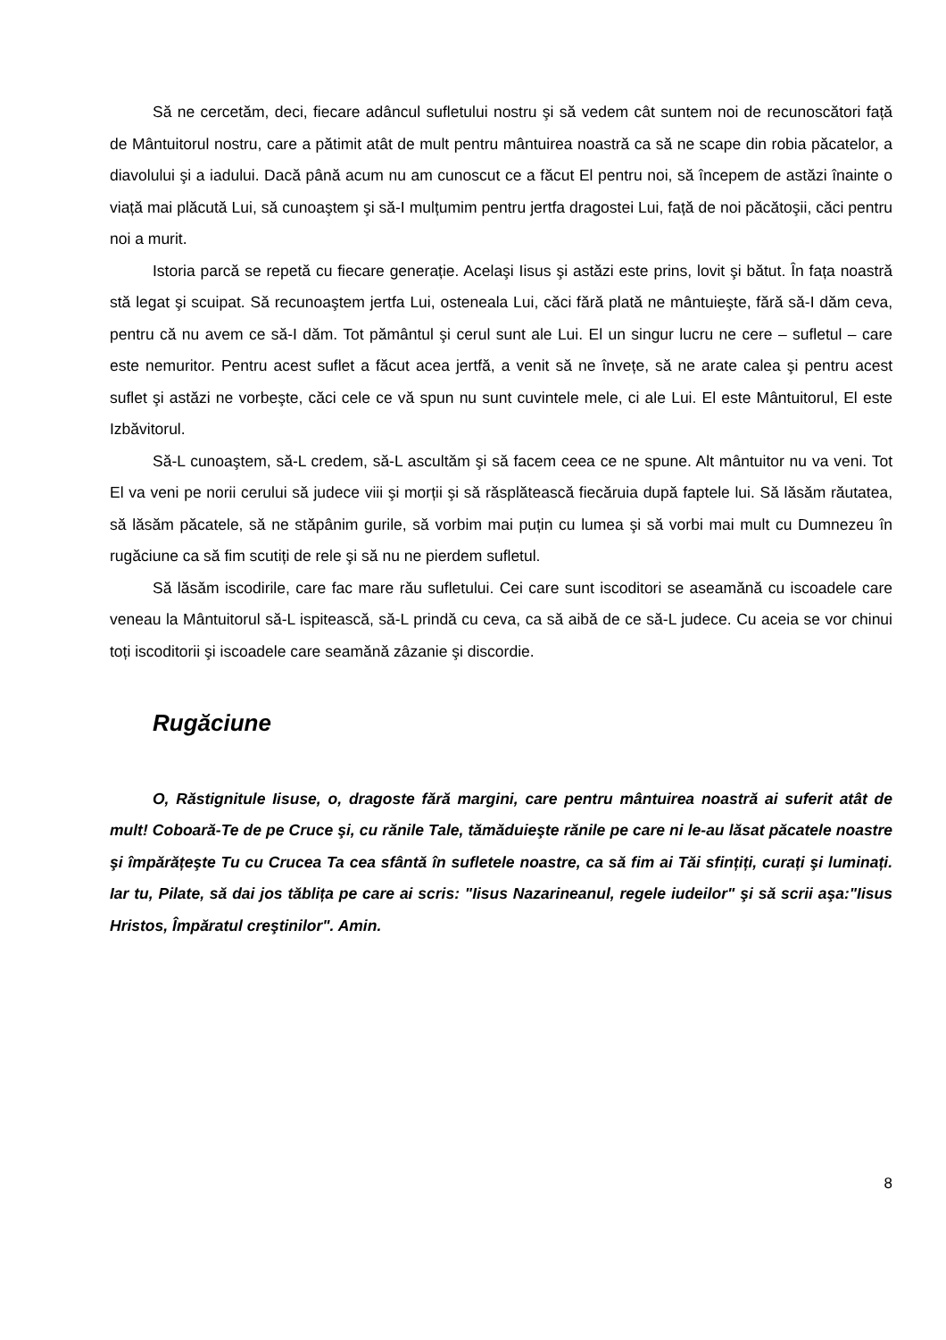Să ne cercetăm, deci, fiecare adâncul sufletului nostru şi să vedem cât suntem noi de recunoscători față de Mântuitorul nostru, care a pătimit atât de mult pentru mântuirea noastră ca să ne scape din robia păcatelor, a diavolului şi a iadului. Dacă până acum nu am cunoscut ce a făcut El pentru noi, să începem de astăzi înainte o viață mai plăcută Lui, să cunoaştem şi să-I mulțumim pentru jertfa dragostei Lui, față de noi păcătoşii, căci pentru noi a murit.
Istoria parcă se repetă cu fiecare generație. Acelaşi Iisus şi astăzi este prins, lovit şi bătut. În fața noastră stă legat şi scuipat. Să recunoaştem jertfa Lui, osteneala Lui, căci fără plată ne mântuieşte, fără să-I dăm ceva, pentru că nu avem ce să-I dăm. Tot pământul şi cerul sunt ale Lui. El un singur lucru ne cere – sufletul – care este nemuritor. Pentru acest suflet a făcut acea jertfă, a venit să ne învețe, să ne arate calea şi pentru acest suflet şi astăzi ne vorbeşte, căci cele ce vă spun nu sunt cuvintele mele, ci ale Lui. El este Mântuitorul, El este Izbăvitorul.
Să-L cunoaştem, să-L credem, să-L ascultăm şi să facem ceea ce ne spune. Alt mântuitor nu va veni. Tot El va veni pe norii cerului să judece viii şi morții şi să răsplătească fiecăruia după faptele lui. Să lăsăm răutatea, să lăsăm păcatele, să ne stăpânim gurile, să vorbim mai puțin cu lumea şi să vorbi mai mult cu Dumnezeu în rugăciune ca să fim scutiți de rele şi să nu ne pierdem sufletul.
Să lăsăm iscodirile, care fac mare rău sufletului. Cei care sunt iscoditori se aseamănă cu iscoadele care veneau la Mântuitorul să-L ispitească, să-L prindă cu ceva, ca să aibă de ce să-L judece. Cu aceia se vor chinui toți iscoditorii şi iscoadele care seamănă zâzanie şi discordie.
Rugăciune
O, Răstignitule Iisuse, o, dragoste fără margini, care pentru mântuirea noastră ai suferit atât de mult! Coboară-Te de pe Cruce şi, cu rănile Tale, tămăduieşte rănile pe care ni le-au lăsat păcatele noastre şi împărățeşte Tu cu Crucea Ta cea sfântă în sufletele noastre, ca să fim ai Tăi sfințiți, curați şi luminați. Iar tu, Pilate, să dai jos tăblița pe care ai scris: "Iisus Nazarineanul, regele iudeilor" şi să scrii aşa:"Iisus Hristos, Împăratul creştinilor". Amin.
8